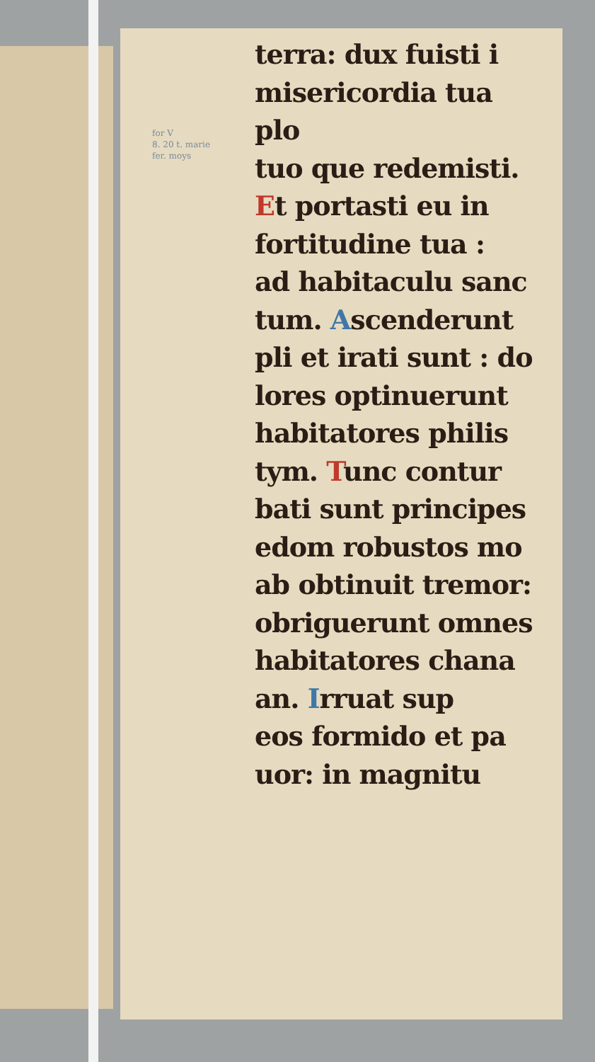for V
8. 20 t. marie
fer. moys
terra: dux fuisti i
misericordia tua plo
tuo que redemisti.
Et portasti eu in
fortitudine tua :
ad habitaculu sanc
tum. Ascenderunt
pli et irati sunt : do
lores optinuerunt
habitatores philis
tym. Tunc contur
bati sunt principes
edom robustos mo
ab obtinuit tremor:
obriguerunt omnes
habitatores chana
an. Irruat sup
eos formido et pa
uor: in magnitu